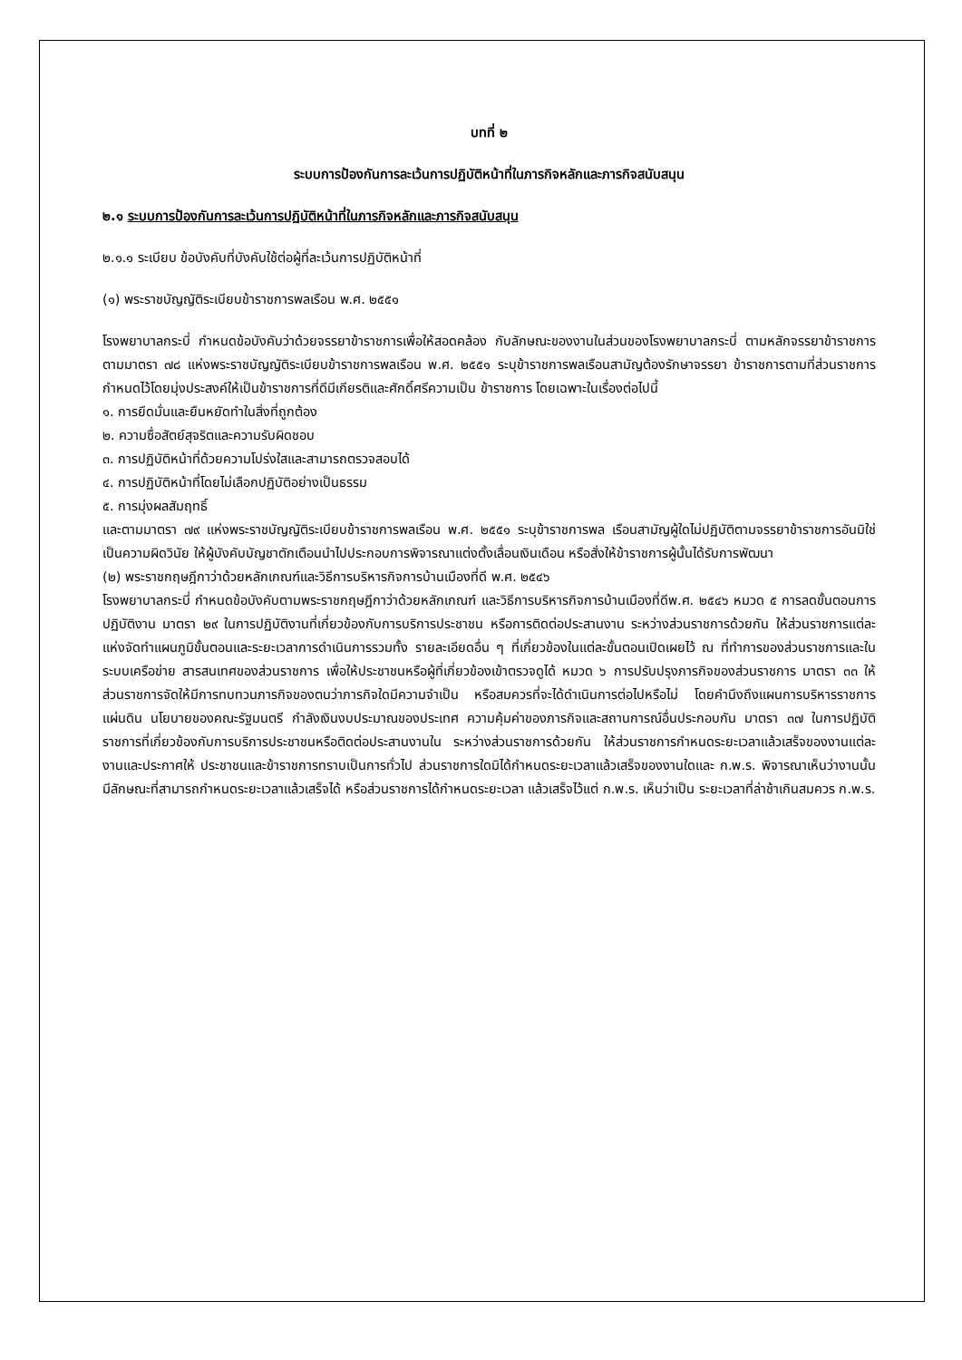บทที่ ๒
ระบบการป้องกันการละเว้นการปฏิบัติหน้าที่ในภารกิจหลักและภารกิจสนับสนุน
๒.๑ ระบบการป้องกันการละเว้นการปฏิบัติหน้าที่ในภารกิจหลักและภารกิจสนับสนุน
๒.๑.๑ ระเบียบ ข้อบังคับที่บังคับใช้ต่อผู้ที่ละเว้นการปฏิบัติหน้าที่
(๑) พระราชบัญญัติระเบียบข้าราชการพลเรือน พ.ศ. ๒๕๕๑
โรงพยาบาลกระบี่ กำหนดข้อบังคับว่าด้วยจรรยาข้าราชการเพื่อให้สอดคล้อง กับลักษณะของงานในส่วนของโรงพยาบาลกระบี่ ตามหลักจรรยาข้าราชการตามมาตรา ๗๘ แห่งพระราชบัญญัติระเบียบข้าราชการพลเรือน พ.ศ. ๒๕๕๑ ระบุข้าราชการพลเรือนสามัญต้องรักษาจรรยา ข้าราชการตามที่ส่วนราชการกำหนดไว้โดยมุ่งประสงค์ให้เป็นข้าราชการที่ดีมีเกียรติและศักดิ์ศรีความเป็น ข้าราชการ โดยเฉพาะในเรื่องต่อไปนี้
๑. การยึดมั่นและยืนหยัดทำในสิ่งที่ถูกต้อง
๒. ความซื่อสัตย์สุจริตและความรับผิดชอบ
๓. การปฏิบัติหน้าที่ด้วยความโปร่งใสและสามารถตรวจสอบได้
๔. การปฏิบัติหน้าที่โดยไม่เลือกปฏิบัติอย่างเป็นธรรม
๕. การมุ่งผลสัมฤทธิ์
และตามมาตรา ๗๙ แห่งพระราชบัญญัติระเบียบข้าราชการพลเรือน พ.ศ. ๒๕๕๑ ระบุข้าราชการพล เรือนสามัญผู้ใดไม่ปฏิบัติตามจรรยาข้าราชการอันมิใช่เป็นความผิดวินัย ให้ผู้บังคับบัญชาตักเตือนนำไปประกอบการพิจารณาแต่งตั้งเลื่อนเงินเดือน หรือสั่งให้ข้าราชการผู้นั้นได้รับการพัฒนา
(๒) พระราชกฤษฎีกาว่าด้วยหลักเกณฑ์และวิธีการบริหารกิจการบ้านเมืองที่ดี พ.ศ. ๒๕๔๖
โรงพยาบาลกระบี่ กำหนดข้อบังคับตามพระราชกฤษฎีกาว่าด้วยหลักเกณฑ์ และวิธีการบริหารกิจการบ้านเมืองที่ดีพ.ศ. ๒๕๔๖ หมวด ๕ การลดขั้นตอนการปฏิบัติงาน มาตรา ๒๙ ในการปฏิบัติงานที่เกี่ยวข้องกับการบริการประชาชน หรือการติดต่อประสานงาน ระหว่างส่วนราชการด้วยกัน ให้ส่วนราชการแต่ละแห่งจัดทำแผนภูมิขั้นตอนและระยะเวลาการดำเนินการรวมทั้ง รายละเอียดอื่น ๆ ที่เกี่ยวข้องในแต่ละขั้นตอนเปิดเผยไว้ ณ ที่ทำการของส่วนราชการและในระบบเครือข่าย สารสนเทศของส่วนราชการ เพื่อให้ประชาชนหรือผู้ที่เกี่ยวข้องเข้าตรวจดูได้ หมวด ๖ การปรับปรุงภารกิจของส่วนราชการ มาตรา ๓๓ ให้ส่วนราชการจัดให้มีการทบทวนภารกิจของตนว่าภารกิจใดมีความจำเป็น หรือสมควรที่จะได้ดำเนินการต่อไปหรือไม่ โดยคำนึงถึงแผนการบริหารราชการแผ่นดิน นโยบายของคณะรัฐมนตรี กำลังเงินงบประมาณของประเทศ ความคุ้มค่าของภารกิจและสถานการณ์อื่นประกอบกัน มาตรา ๓๗ ในการปฏิบัติราชการที่เกี่ยวข้องกับการบริการประชาชนหรือติดต่อประสานงานใน ระหว่างส่วนราชการด้วยกัน ให้ส่วนราชการกำหนดระยะเวลาแล้วเสร็จของงานแต่ละงานและประกาศให้ ประชาชนและข้าราชการทราบเป็นการทั่วไป ส่วนราชการใดมิได้กำหนดระยะเวลาแล้วเสร็จของงานใดและ ก.พ.ร. พิจารณาเห็นว่างานนั้นมีลักษณะที่สามารถกำหนดระยะเวลาแล้วเสร็จได้ หรือส่วนราชการได้กำหนดระยะเวลา แล้วเสร็จไว้แต่ ก.พ.ร. เห็นว่าเป็น ระยะเวลาที่ล่าช้าเกินสมควร ก.พ.ร.